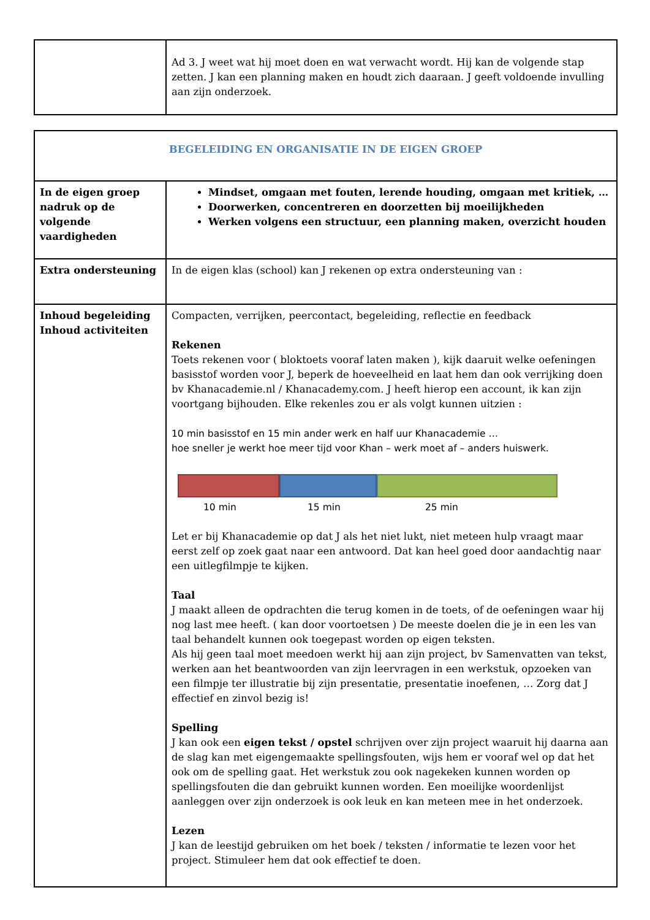| | Ad 3. J weet wat hij moet doen en wat verwacht wordt. Hij kan de volgende stap zetten. J kan een planning maken en houdt zich daaraan. J geeft voldoende invulling aan zijn onderzoek. |
| BEGELEIDING EN ORGANISATIE IN DE EIGEN GROEP | |
| In de eigen groep nadruk op de volgende vaardigheden | Mindset, omgaan met fouten, lerende houding, omgaan met kritiek, … Doorwerken, concentreren en doorzetten bij moeilijkheden Werken volgens een structuur, een planning maken, overzicht houden |
| Extra ondersteuning | In de eigen klas (school) kan J rekenen op extra ondersteuning van : |
| Inhoud begeleiding Inhoud activiteiten | Compacten, verrijken, peercontact, begeleiding, reflectie en feedback Rekenen Toets rekenen voor ( bloktoets vooraf laten maken ), kijk daaruit welke oefeningen basisstof worden voor J, beperk de hoeveelheid en laat hem dan ook verrijking doen bv Khanacademie.nl / Khanacademy.com. J heeft hierop een account, ik kan zijn voortgang bijhouden. Elke rekenles zou er als volgt kunnen uitzien : 10 min basisstof en 15 min ander werk en half uur Khanacademie … hoe sneller je werkt hoe meer tijd voor Khan – werk moet af – anders huiswerk. 10 min 15 min 25 min Let er bij Khanacademie op dat J als het niet lukt, niet meteen hulp vraagt maar eerst zelf op zoek gaat naar een antwoord. Dat kan heel goed door aandachtig naar een uitlegfilmpje te kijken. Taal J maakt alleen de opdrachten die terug komen in de toets, of de oefeningen waar hij nog last mee heeft. ( kan door voortoetsen ) De meeste doelen die je in een les van taal behandelt kunnen ook toegepast worden op eigen teksten. Als hij geen taal moet meedoen werkt hij aan zijn project, bv Samenvatten van tekst, werken aan het beantwoorden van zijn leervragen in een werkstuk, opzoeken van een filmpje ter illustratie bij zijn presentatie, presentatie inoefenen, … Zorg dat J effectief en zinvol bezig is! Spelling J kan ook een eigen tekst / opstel schrijven over zijn project waaruit hij daarna aan de slag kan met eigengemaakte spellingsfouten, wijs hem er vooraf wel op dat het ook om de spelling gaat. Het werkstuk zou ook nagekeken kunnen worden op spellingsfouten die dan gebruikt kunnen worden. Een moeilijke woordenlijst aanleggen over zijn onderzoek is ook leuk en kan meteen mee in het onderzoek. Lezen J kan de leestijd gebruiken om het boek / teksten / informatie te lezen voor het project. Stimuleer hem dat ook effectief te doen. |